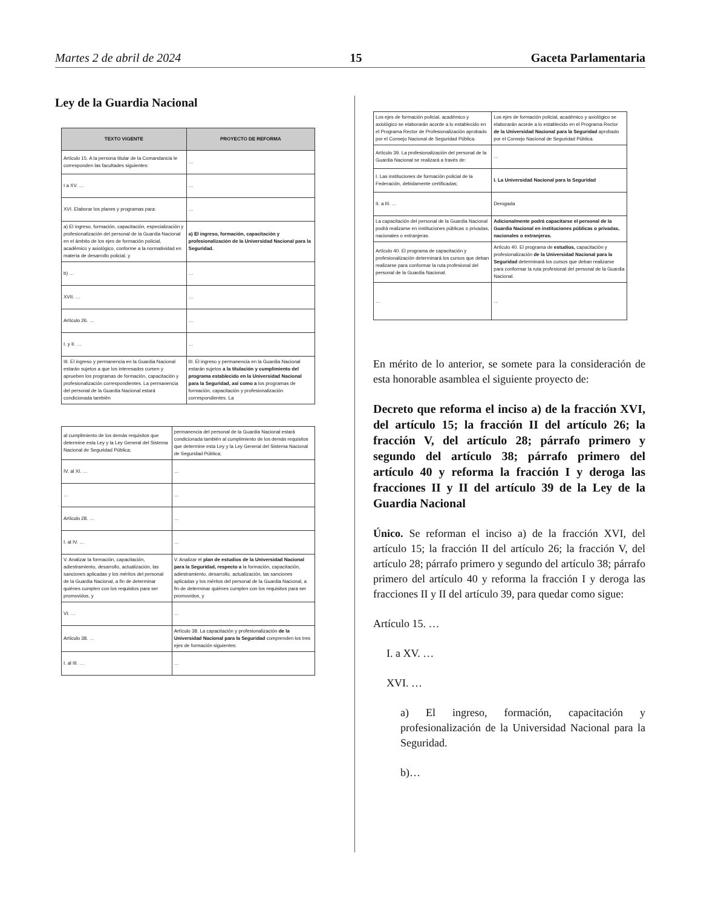Martes 2 de abril de 2024 15 Gaceta Parlamentaria
Ley de la Guardia Nacional
| TEXTO VIGENTE | PROYECTO DE REFORMA |
| --- | --- |
| Artículo 15. A la persona titular de la Comandancia le corresponden las facultades siguientes: | … |
| I a XV. … | … |
| XVI. Elaborar los planes y programas para: | … |
| a) El ingreso, formación, capacitación, especialización y profesionalización del personal de la Guardia Nacional en el ámbito de los ejes de formación policial, académico y axiológico, conforme a la normatividad en materia de desarrollo policial, y | a) El ingreso, formación, capacitación y profesionalización de la Universidad Nacional para la Seguridad. |
| b) … | … |
| XVII. … | … |
| Artículo 26. … | … |
| I. y II. … | … |
| III. El ingreso y permanencia en la Guardia Nacional estarán sujetos a que los interesados cursen y aprueben los programas de formación, capacitación y profesionalización correspondientes. La permanencia del personal de la Guardia Nacional estará condicionada también | III. El ingreso y permanencia en la Guardia Nacional estarán sujetos a la titulación y cumplimiento del programa establecido en la Universidad Nacional para la Seguridad, así como a los programas de formación, capacitación y profesionalización correspondientes. La |
| al cumplimiento de los demás requisitos que determine esta Ley y la Ley General del Sistema Nacional de Seguridad Pública; | permanencia del personal de la Guardia Nacional estará condicionada también al cumplimiento de los demás requisitos que determine esta Ley y la Ley General del Sistema Nacional de Seguridad Pública; |
| IV. al XI. … | … |
| … | … |
| Artículo 28. … | … |
| I. al IV. … | … |
| V. Analizar la formación, capacitación, adiestramiento, desarrollo, actualización, las sanciones aplicadas y los méritos del personal de la Guardia Nacional, a fin de determinar quiénes cumplen con los requisitos para ser promovidos, y | V. Analizar el plan de estudios de la Universidad Nacional para la Seguridad, respecto a la formación, capacitación, adiestramiento, desarrollo, actualización, las sanciones aplicadas y los méritos del personal de la Guardia Nacional, a fin de determinar quiénes cumplen con los requisitos para ser promovidos, y |
| VI. … | … |
| Artículo 38. … | Artículo 38. La capacitación y profesionalización de la Universidad Nacional para la Seguridad comprenden los tres ejes de formación siguientes: |
| I. al III. … | … |
| Los ejes de formación policial, académico y axiológico se elaborarán acorde a lo establecido en el Programa Rector de Profesionalización aprobado por el Consejo Nacional de Seguridad Pública. | Los ejes de formación policial, académico y axiológico se elaborarán acorde a lo establecido en el Programa Rector de la Universidad Nacional para la Seguridad aprobado por el Consejo Nacional de Seguridad Pública. |
| Artículo 39. La profesionalización del personal de la Guardia Nacional se realizará a través de: | … |
| I. Las instituciones de formación policial de la Federación, debidamente certificadas; | I. La Universidad Nacional para la Seguridad |
| II. a III. … | Derogada |
| La capacitación del personal de la Guardia Nacional podrá realizarse en instituciones públicas o privadas, nacionales o extranjeras. | Adicionalmente podrá capacitarse el personal de la Guardia Nacional en instituciones públicas o privadas, nacionales o extranjeras. |
| Artículo 40. El programa de capacitación y profesionalización determinará los cursos que deban realizarse para conformar la ruta profesional del personal de la Guardia Nacional. | Artículo 40. El programa de estudios, capacitación y profesionalización de la Universidad Nacional para la Seguridad determinará los cursos que deban realizarse para conformar la ruta profesional del personal de la Guardia Nacional. |
| … | … |
En mérito de lo anterior, se somete para la consideración de esta honorable asamblea el siguiente proyecto de:
Decreto que reforma el inciso a) de la fracción XVI, del artículo 15; la fracción II del artículo 26; la fracción V, del artículo 28; párrafo primero y segundo del artículo 38; párrafo primero del artículo 40 y reforma la fracción I y deroga las fracciones II y II del artículo 39 de la Ley de la Guardia Nacional
Único. Se reforman el inciso a) de la fracción XVI, del artículo 15; la fracción II del artículo 26; la fracción V, del artículo 28; párrafo primero y segundo del artículo 38; párrafo primero del artículo 40 y reforma la fracción I y deroga las fracciones II y II del artículo 39, para quedar como sigue:
Artículo 15. …
I. a XV. …
XVI. …
a) El ingreso, formación, capacitación y profesionalización de la Universidad Nacional para la Seguridad.
b)…